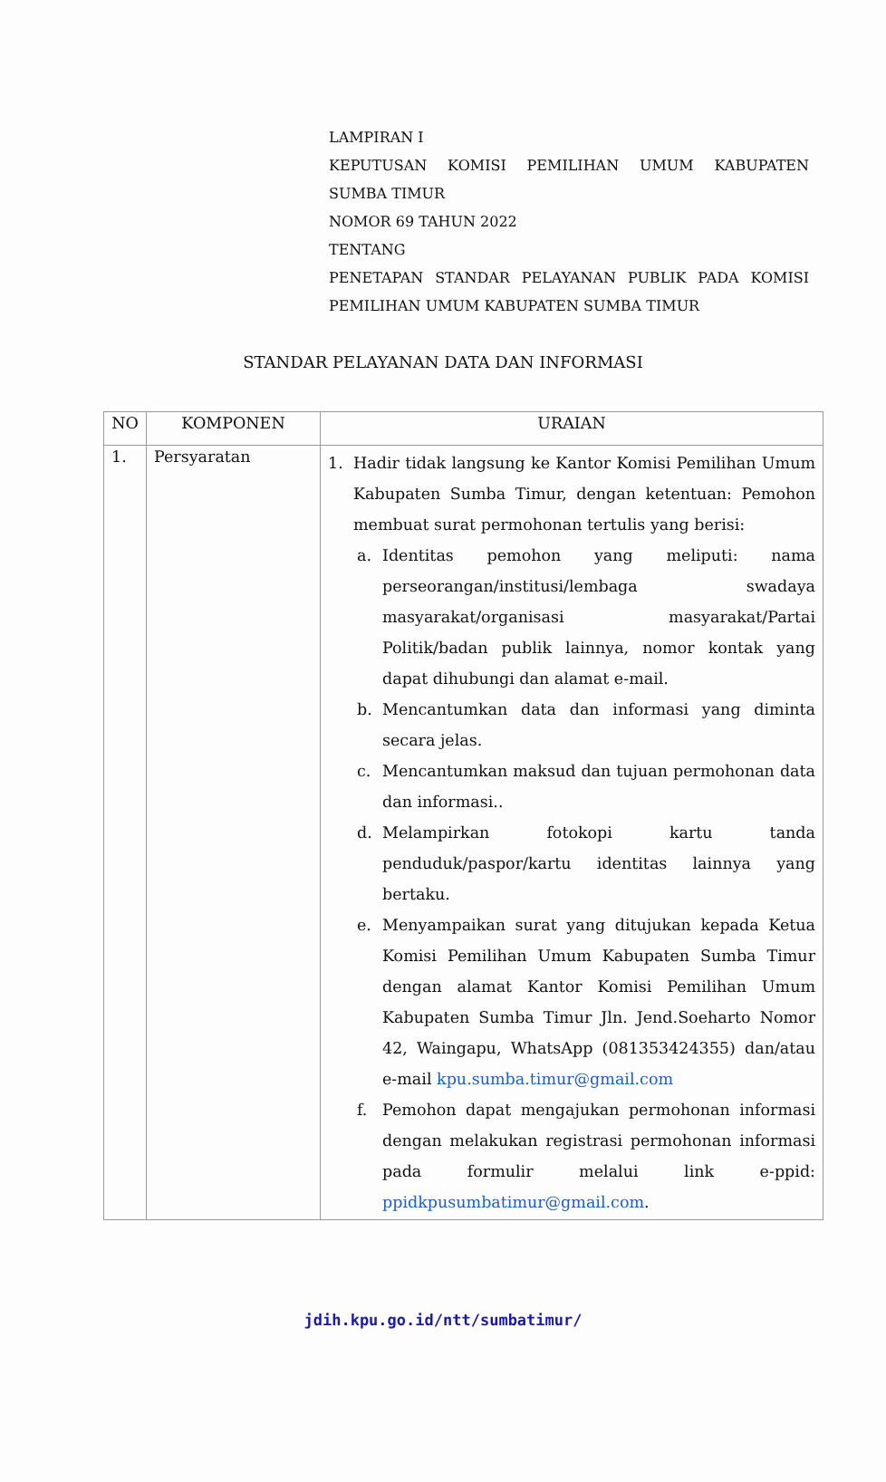LAMPIRAN I
KEPUTUSAN KOMISI PEMILIHAN UMUM KABUPATEN
SUMBA TIMUR
NOMOR 69 TAHUN 2022
TENTANG
PENETAPAN STANDAR PELAYANAN PUBLIK PADA KOMISI
PEMILIHAN UMUM KABUPATEN SUMBA TIMUR
STANDAR PELAYANAN DATA DAN INFORMASI
| NO | KOMPONEN | URAIAN |
| --- | --- | --- |
| 1. | Persyaratan | 1. Hadir tidak langsung ke Kantor Komisi Pemilihan Umum Kabupaten Sumba Timur, dengan ketentuan: Pemohon membuat surat permohonan tertulis yang berisi: a. Identitas pemohon yang meliputi: nama perseorangan/institusi/lembaga swadaya masyarakat/organisasi masyarakat/Partai Politik/badan publik lainnya, nomor kontak yang dapat dihubungi dan alamat e-mail. b. Mencantumkan data dan informasi yang diminta secara jelas. c. Mencantumkan maksud dan tujuan permohonan data dan informasi.. d. Melampirkan fotokopi kartu tanda penduduk/paspor/kartu identitas lainnya yang bertaku. e. Menyampaikan surat yang ditujukan kepada Ketua Komisi Pemilihan Umum Kabupaten Sumba Timur dengan alamat Kantor Komisi Pemilihan Umum Kabupaten Sumba Timur Jln. Jend.Soeharto Nomor 42, Waingapu, WhatsApp (081353424355) dan/atau e-mail kpu.sumba.timur@gmail.com f. Pemohon dapat mengajukan permohonan informasi dengan melakukan registrasi permohonan informasi pada formulir melalui link e-ppid: ppidkpusumbatimur@gmail.com . |
jdih.kpu.go.id/ntt/sumbatimur/